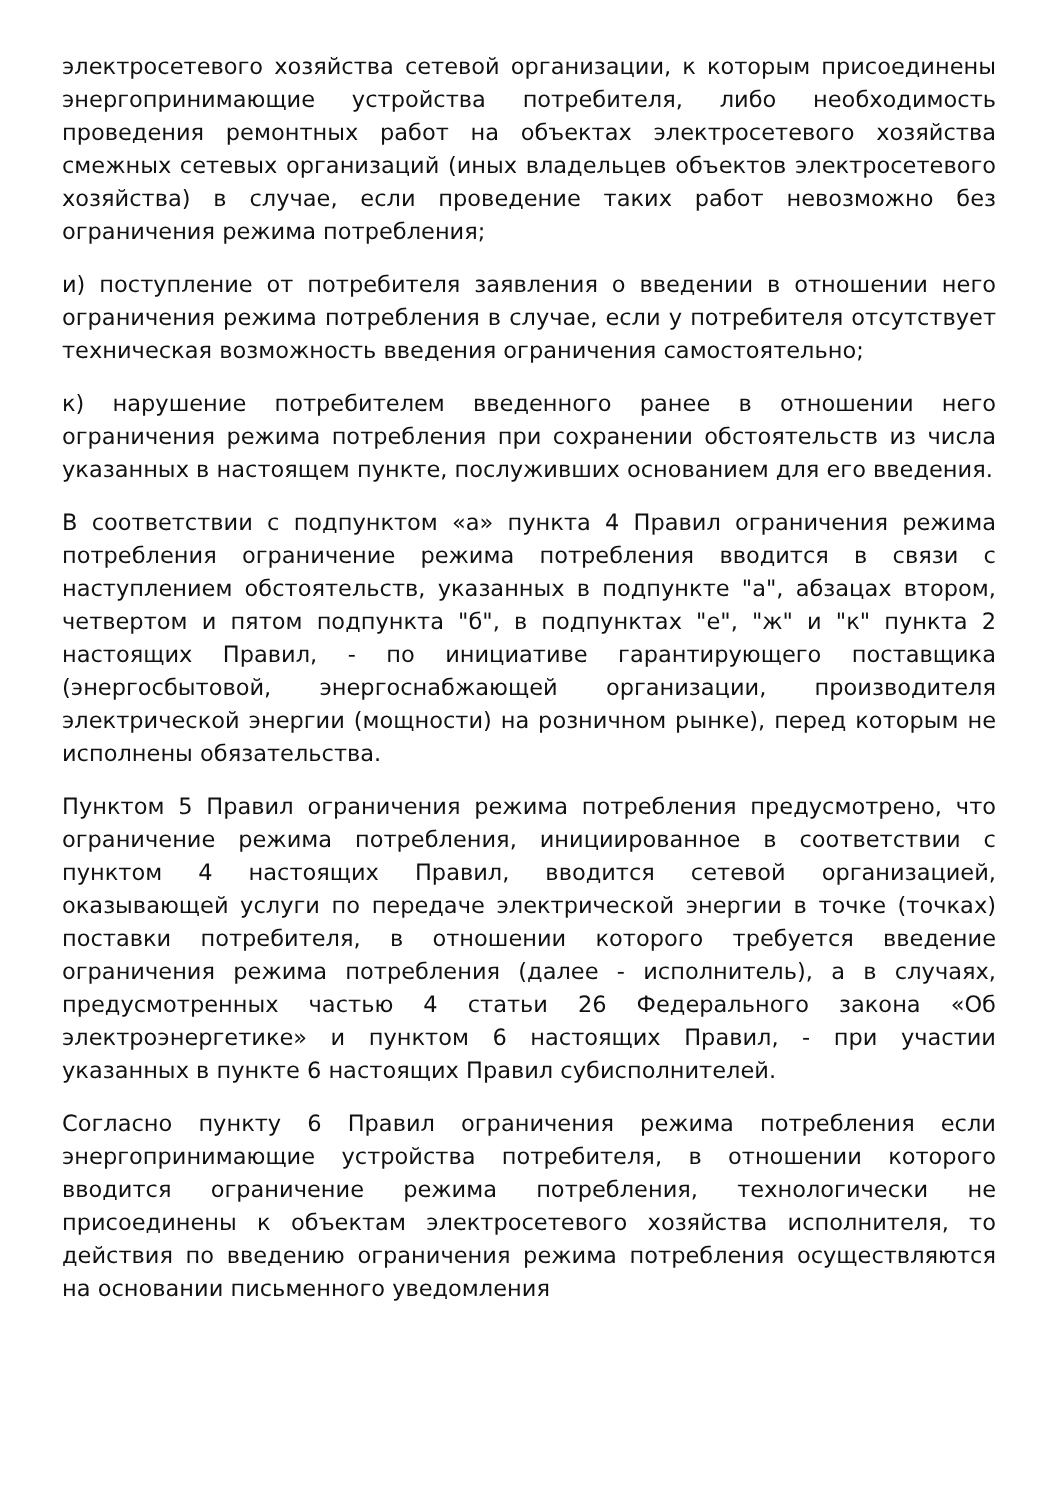электросетевого хозяйства сетевой организации, к которым присоединены энергопринимающие устройства потребителя, либо необходимость проведения ремонтных работ на объектах электросетевого хозяйства смежных сетевых организаций (иных владельцев объектов электросетевого хозяйства) в случае, если проведение таких работ невозможно без ограничения режима потребления;
и) поступление от потребителя заявления о введении в отношении него ограничения режима потребления в случае, если у потребителя отсутствует техническая возможность введения ограничения самостоятельно;
к) нарушение потребителем введенного ранее в отношении него ограничения режима потребления при сохранении обстоятельств из числа указанных в настоящем пункте, послуживших основанием для его введения.
В соответствии с подпунктом «а» пункта 4 Правил ограничения режима потребления ограничение режима потребления вводится в связи с наступлением обстоятельств, указанных в подпункте "а", абзацах втором, четвертом и пятом подпункта "б", в подпунктах "е", "ж" и "к" пункта 2 настоящих Правил, - по инициативе гарантирующего поставщика (энергосбытовой, энергоснабжающей организации, производителя электрической энергии (мощности) на розничном рынке), перед которым не исполнены обязательства.
Пунктом 5 Правил ограничения режима потребления предусмотрено, что ограничение режима потребления, инициированное в соответствии с пунктом 4 настоящих Правил, вводится сетевой организацией, оказывающей услуги по передаче электрической энергии в точке (точках) поставки потребителя, в отношении которого требуется введение ограничения режима потребления (далее - исполнитель), а в случаях, предусмотренных частью 4 статьи 26 Федерального закона «Об электроэнергетике» и пунктом 6 настоящих Правил, - при участии указанных в пункте 6 настоящих Правил субисполнителей.
Согласно пункту 6 Правил ограничения режима потребления если энергопринимающие устройства потребителя, в отношении которого вводится ограничение режима потребления, технологически не присоединены к объектам электросетевого хозяйства исполнителя, то действия по введению ограничения режима потребления осуществляются на основании письменного уведомления